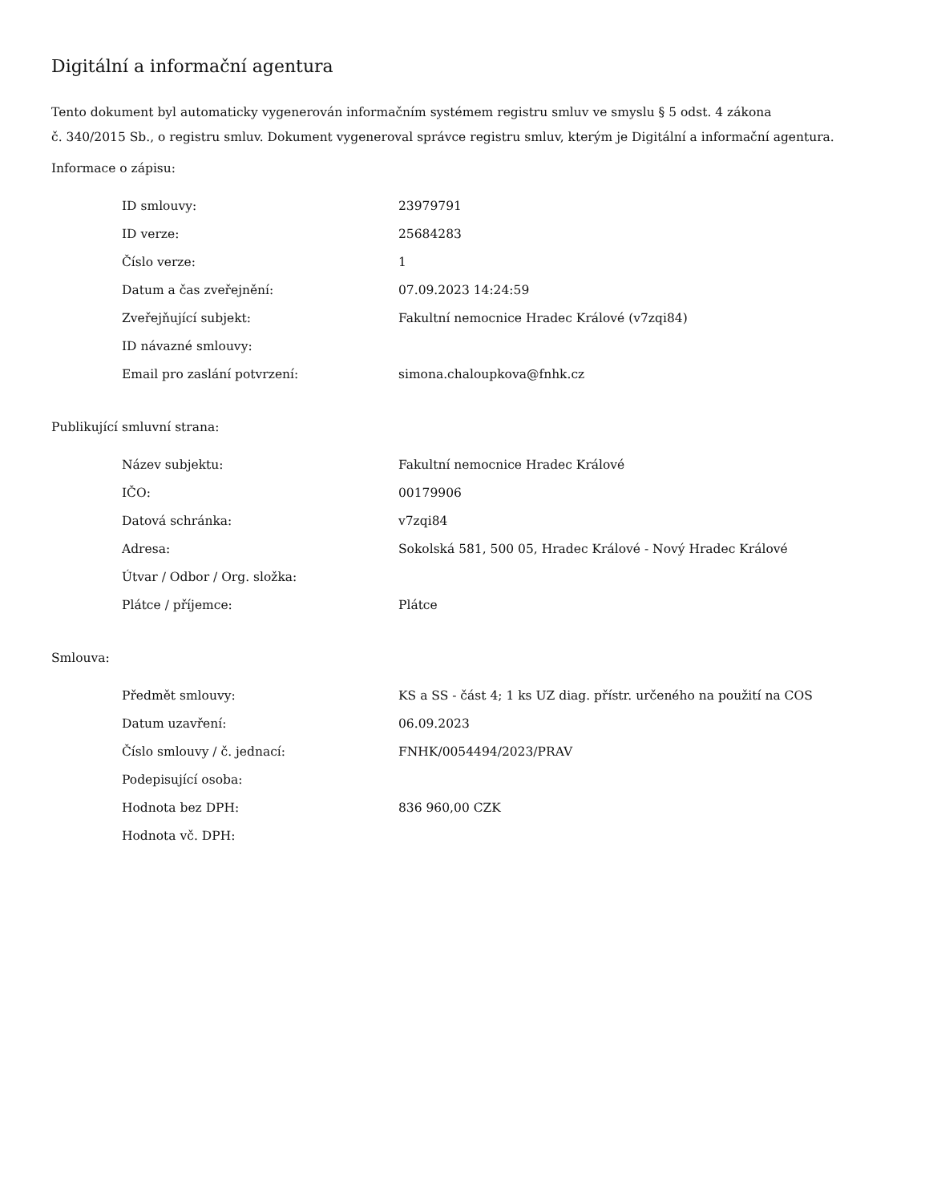Digitální a informační agentura
Tento dokument byl automaticky vygenerován informačním systémem registru smluv ve smyslu § 5 odst. 4 zákona
č. 340/2015 Sb., o registru smluv. Dokument vygeneroval správce registru smluv, kterým je Digitální a informační agentura.
Informace o zápisu:
| ID smlouvy: | 23979791 |
| ID verze: | 25684283 |
| Číslo verze: | 1 |
| Datum a čas zveřejnění: | 07.09.2023 14:24:59 |
| Zveřejňující subjekt: | Fakultní nemocnice Hradec Králové (v7zqi84) |
| ID návazné smlouvy: | |
| Email pro zaslání potvrzení: | simona.chaloupkova@fnhk.cz |
Publikující smluvní strana:
| Název subjektu: | Fakultní nemocnice Hradec Králové |
| IČO: | 00179906 |
| Datová schránka: | v7zqi84 |
| Adresa: | Sokolská 581, 500 05, Hradec Králové - Nový Hradec Králové |
| Útvar / Odbor / Org. složka: | |
| Plátce / příjemce: | Plátce |
Smlouva:
| Předmět smlouvy: | KS a SS - část 4; 1 ks UZ diag. přístr. určeného na použití na COS |
| Datum uzavření: | 06.09.2023 |
| Číslo smlouvy / č. jednací: | FNHK/0054494/2023/PRAV |
| Podepisující osoba: | |
| Hodnota bez DPH: | 836 960,00 CZK |
| Hodnota vč. DPH: | |